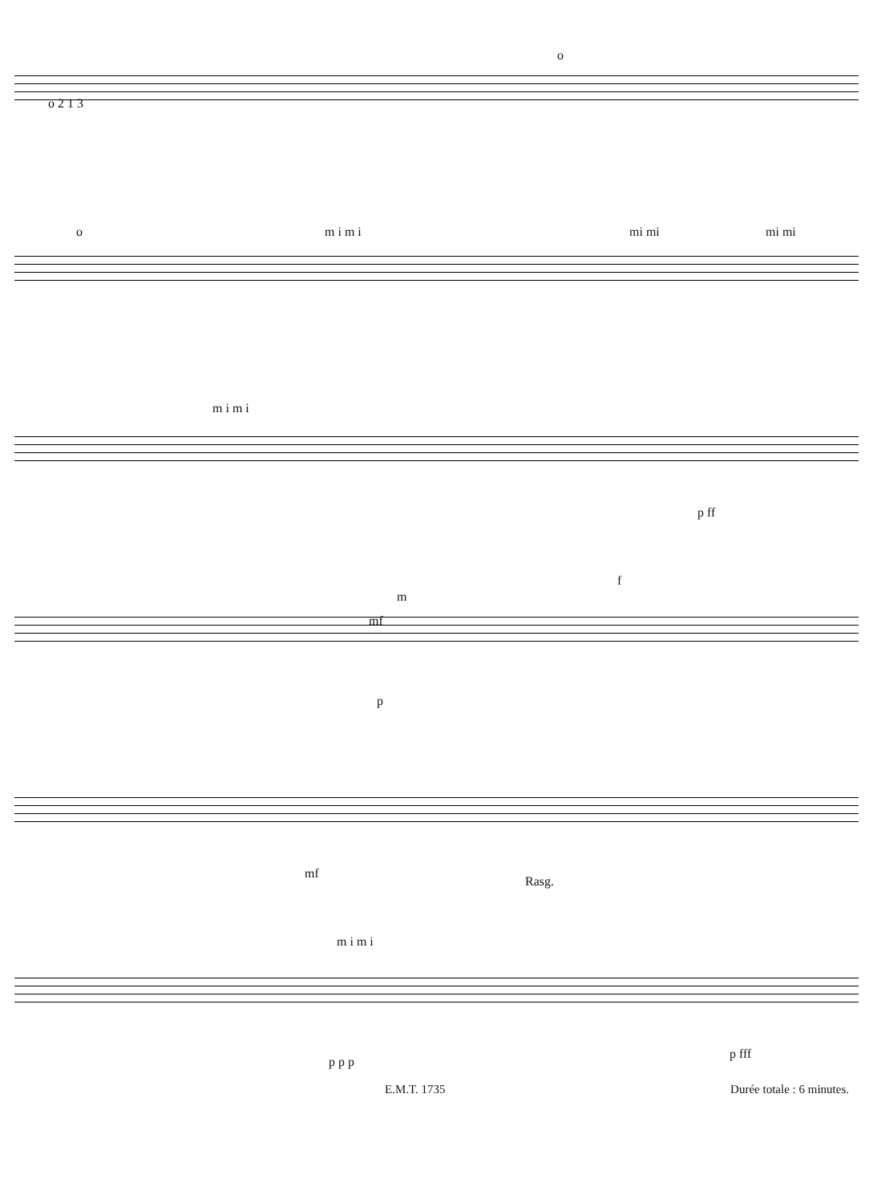o 2 1 3
o
o m i m i mi mi mi mi
m i m i
p ff
m
mf
f
p
mf
Rasg.
m i m i
p p p
p fff
E.M.T. 1735 Durée totale : 6 minutes.